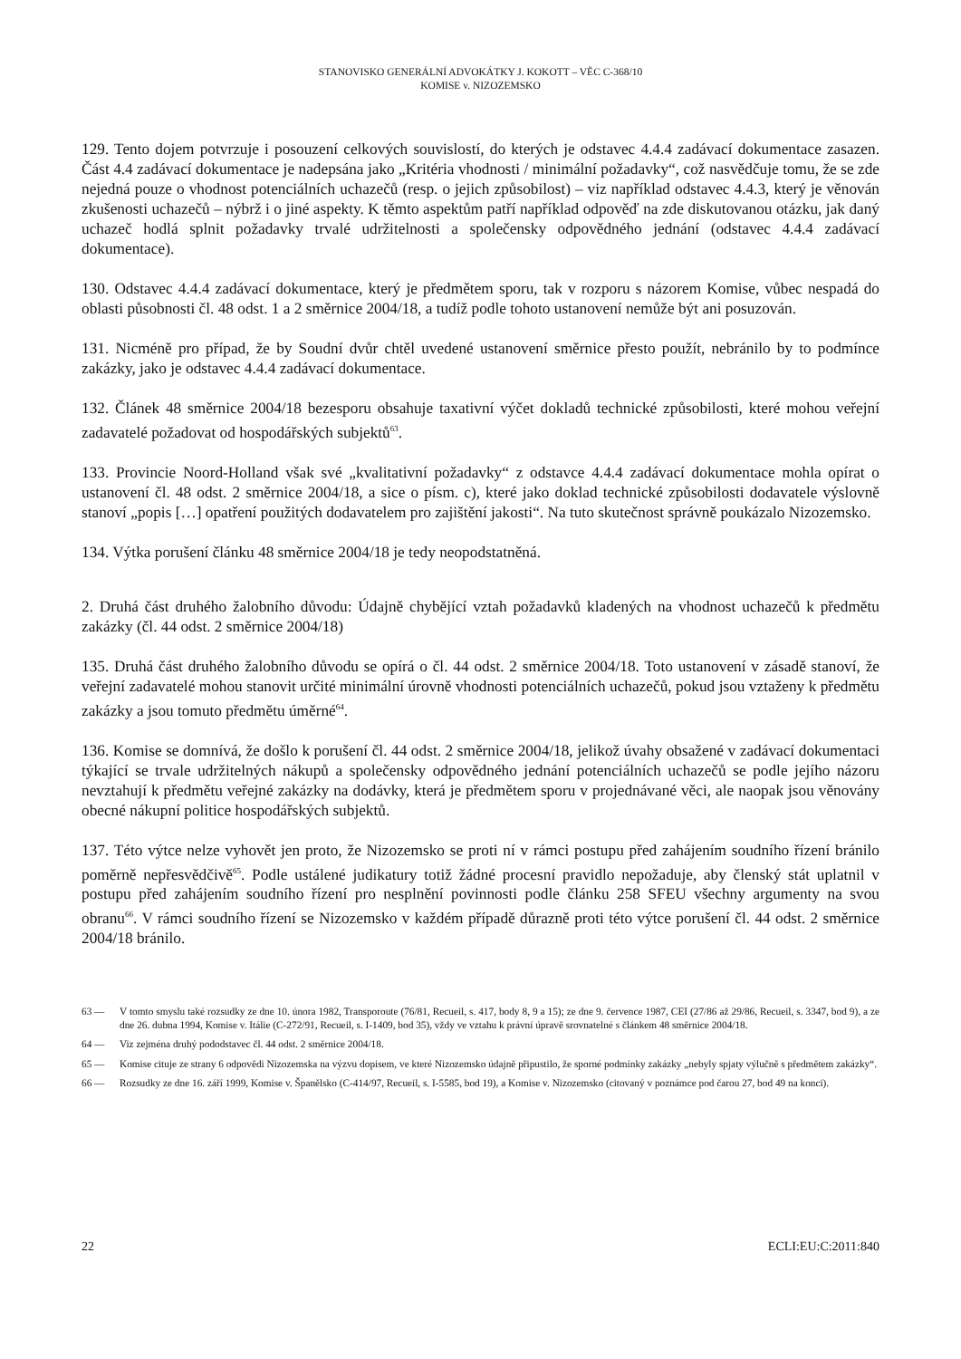STANOVISKO GENERÁLNÍ ADVOKÁTKY J. KOKOTT – VĚC C-368/10
KOMISE v. NIZOZEMSKO
129. Tento dojem potvrzuje i posouzení celkových souvislostí, do kterých je odstavec 4.4.4 zadávací dokumentace zasazen. Část 4.4 zadávací dokumentace je nadepsána jako „Kritéria vhodnosti / minimální požadavky“, což nasvědčuje tomu, že se zde nejedná pouze o vhodnost potenciálních uchazečů (resp. o jejich způsobilost) – viz například odstavec 4.4.3, který je věnován zkušenosti uchazečů – nýbrž i o jiné aspekty. K těmto aspektům patří například odpověď na zde diskutovanou otázku, jak daný uchazeč hodlá splnit požadavky trvalé udržitelnosti a společensky odpovědného jednání (odstavec 4.4.4 zadávací dokumentace).
130. Odstavec 4.4.4 zadávací dokumentace, který je předmětem sporu, tak v rozporu s názorem Komise, vůbec nespadá do oblasti působnosti čl. 48 odst. 1 a 2 směrnice 2004/18, a tudíž podle tohoto ustanovení nemůže být ani posuzován.
131. Nicméně pro případ, že by Soudní dvůr chtěl uvedené ustanovení směrnice přesto použít, nebránilo by to podmínce zakázky, jako je odstavec 4.4.4 zadávací dokumentace.
132. Článek 48 směrnice 2004/18 bezesporu obsahuje taxativní výčet dokladů technické způsobilosti, které mohou veřejní zadavatelé požadovat od hospodářských subjektů<sup>63</sup>.
133. Provincie Noord-Holland však své „kvalitativní požadavky“ z odstavce 4.4.4 zadávací dokumentace mohla opírat o ustanovení čl. 48 odst. 2 směrnice 2004/18, a sice o písm. c), které jako doklad technické způsobilosti dodavatele výslovně stanoví „popis […] opatření použitých dodavatelem pro zajištění jakosti“. Na tuto skutečnost správně poukázalo Nizozemsko.
134. Výtka porušení článku 48 směrnice 2004/18 je tedy neopodstatněná.
2. Druhá část druhého žalobního důvodu: Údajně chybějící vztah požadavků kladených na vhodnost uchazečů k předmětu zakázky (čl. 44 odst. 2 směrnice 2004/18)
135. Druhá část druhého žalobního důvodu se opírá o čl. 44 odst. 2 směrnice 2004/18. Toto ustanovení v zásadě stanoví, že veřejní zadavatelé mohou stanovit určité minimální úrovně vhodnosti potenciálních uchazečů, pokud jsou vztaženy k předmětu zakázky a jsou tomuto předmětu úměrné<sup>64</sup>.
136. Komise se domnívá, že došlo k porušení čl. 44 odst. 2 směrnice 2004/18, jelikož úvahy obsažené v zadávací dokumentaci týkající se trvale udržitelných nákupů a společensky odpovědného jednání potenciálních uchazečů se podle jejího názoru nevztahují k předmětu veřejné zakázky na dodávky, která je předmětem sporu v projednávané věci, ale naopak jsou věnovány obecné nákupní politice hospodářských subjektů.
137. Této výtce nelze vyhovět jen proto, že Nizozemsko se proti ní v rámci postupu před zahájením soudního řízení bránilo poměrně nepřesvědčivě<sup>65</sup>. Podle ustálené judikatury totiž žádné procesní pravidlo nepožaduje, aby členský stát uplatnil v postupu před zahájením soudního řízení pro nesplnění povinnosti podle článku 258 SFEU všechny argumenty na svou obranu<sup>66</sup>. V rámci soudního řízení se Nizozemsko v každém případě důrazně proti této výtce porušení čl. 44 odst. 2 směrnice 2004/18 bránilo.
63 — V tomto smyslu také rozsudky ze dne 10. února 1982, Transporoute (76/81, Recueil, s. 417, body 8, 9 a 15); ze dne 9. července 1987, CEI (27/86 až 29/86, Recueil, s. 3347, bod 9), a ze dne 26. dubna 1994, Komise v. Itálie (C-272/91, Recueil, s. I-1409, bod 35), vždy ve vztahu k právní úpravě srovnatelné s článkem 48 směrnice 2004/18.
64 — Viz zejména druhý pododstavec čl. 44 odst. 2 směrnice 2004/18.
65 — Komise cituje ze strany 6 odpovědi Nizozemska na výzvu dopisem, ve které Nizozemsko údajně připustilo, že sporné podmínky zakázky „nebyly spjaty výlučně s předmětem zakázky“.
66 — Rozsudky ze dne 16. září 1999, Komise v. Španělsko (C-414/97, Recueil, s. I-5585, bod 19), a Komise v. Nizozemsko (citovaný v poznámce pod čarou 27, bod 49 na konci).
22 ECLI:EU:C:2011:840